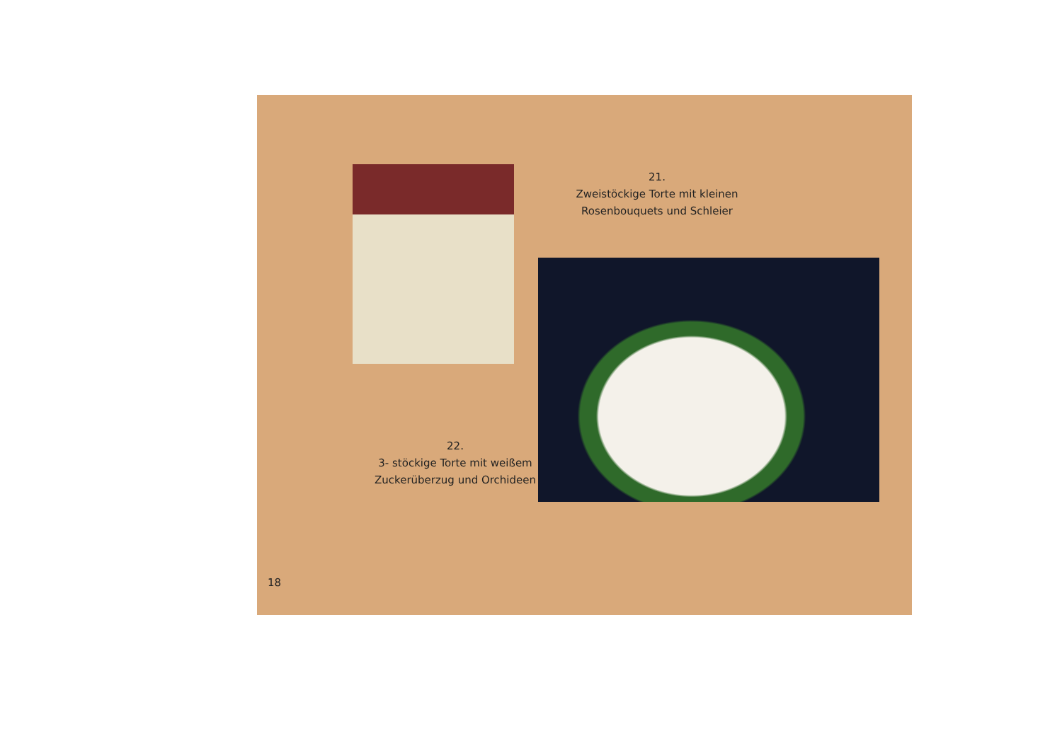21.
Zweistöckige Torte mit kleinen Rosenbouquets und Schleier
22.
3- stöckige Torte mit weißem Zuckerüberzug und Orchideen
18